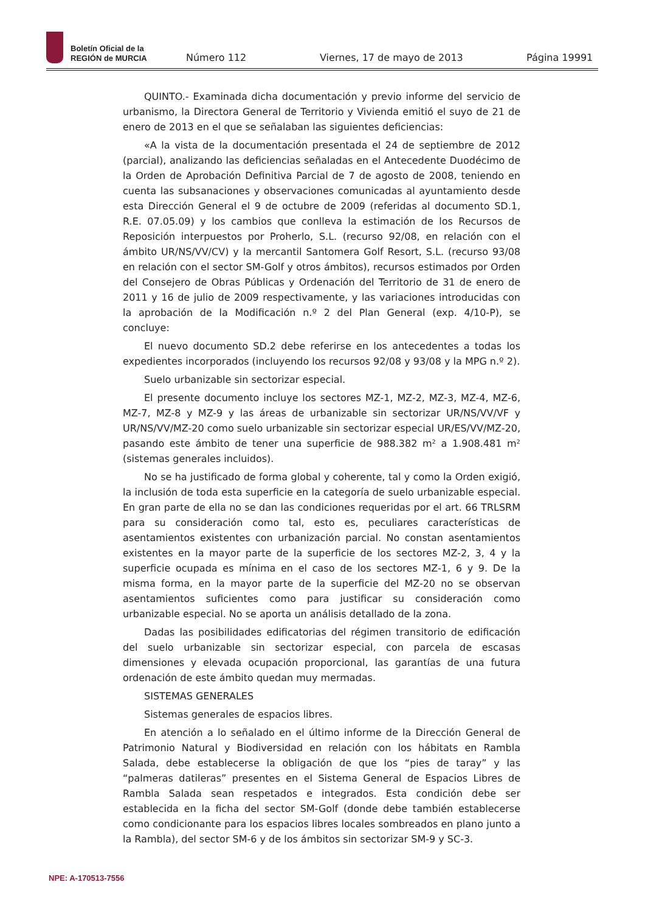Boletín Oficial de la
REGIÓN de MURCIA
Número 112 Viernes, 17 de mayo de 2013 Página 19991
QUINTO.- Examinada dicha documentación y previo informe del servicio de urbanismo, la Directora General de Territorio y Vivienda emitió el suyo de 21 de enero de 2013 en el que se señalaban las siguientes deficiencias:
«A la vista de la documentación presentada el 24 de septiembre de 2012 (parcial), analizando las deficiencias señaladas en el Antecedente Duodécimo de la Orden de Aprobación Definitiva Parcial de 7 de agosto de 2008, teniendo en cuenta las subsanaciones y observaciones comunicadas al ayuntamiento desde esta Dirección General el 9 de octubre de 2009 (referidas al documento SD.1, R.E. 07.05.09) y los cambios que conlleva la estimación de los Recursos de Reposición interpuestos por Proherlo, S.L. (recurso 92/08, en relación con el ámbito UR/NS/VV/CV) y la mercantil Santomera Golf Resort, S.L. (recurso 93/08 en relación con el sector SM-Golf y otros ámbitos), recursos estimados por Orden del Consejero de Obras Públicas y Ordenación del Territorio de 31 de enero de 2011 y 16 de julio de 2009 respectivamente, y las variaciones introducidas con la aprobación de la Modificación n.º 2 del Plan General (exp. 4/10-P), se concluye:
El nuevo documento SD.2 debe referirse en los antecedentes a todas los expedientes incorporados (incluyendo los recursos 92/08 y 93/08 y la MPG n.º 2).
Suelo urbanizable sin sectorizar especial.
El presente documento incluye los sectores MZ-1, MZ-2, MZ-3, MZ-4, MZ-6, MZ-7, MZ-8 y MZ-9 y las áreas de urbanizable sin sectorizar UR/NS/VV/VF y UR/NS/VV/MZ-20 como suelo urbanizable sin sectorizar especial UR/ES/VV/MZ-20, pasando este ámbito de tener una superficie de 988.382 m² a 1.908.481 m² (sistemas generales incluidos).
No se ha justificado de forma global y coherente, tal y como la Orden exigió, la inclusión de toda esta superficie en la categoría de suelo urbanizable especial. En gran parte de ella no se dan las condiciones requeridas por el art. 66 TRLSRM para su consideración como tal, esto es, peculiares características de asentamientos existentes con urbanización parcial. No constan asentamientos existentes en la mayor parte de la superficie de los sectores MZ-2, 3, 4 y la superficie ocupada es mínima en el caso de los sectores MZ-1, 6 y 9. De la misma forma, en la mayor parte de la superficie del MZ-20 no se observan asentamientos suficientes como para justificar su consideración como urbanizable especial. No se aporta un análisis detallado de la zona.
Dadas las posibilidades edificatorias del régimen transitorio de edificación del suelo urbanizable sin sectorizar especial, con parcela de escasas dimensiones y elevada ocupación proporcional, las garantías de una futura ordenación de este ámbito quedan muy mermadas.
SISTEMAS GENERALES
Sistemas generales de espacios libres.
En atención a lo señalado en el último informe de la Dirección General de Patrimonio Natural y Biodiversidad en relación con los hábitats en Rambla Salada, debe establecerse la obligación de que los “pies de taray” y las “palmeras datileras” presentes en el Sistema General de Espacios Libres de Rambla Salada sean respetados e integrados. Esta condición debe ser establecida en la ficha del sector SM-Golf (donde debe también establecerse como condicionante para los espacios libres locales sombreados en plano junto a la Rambla), del sector SM-6 y de los ámbitos sin sectorizar SM-9 y SC-3.
NPE: A-170513-7556